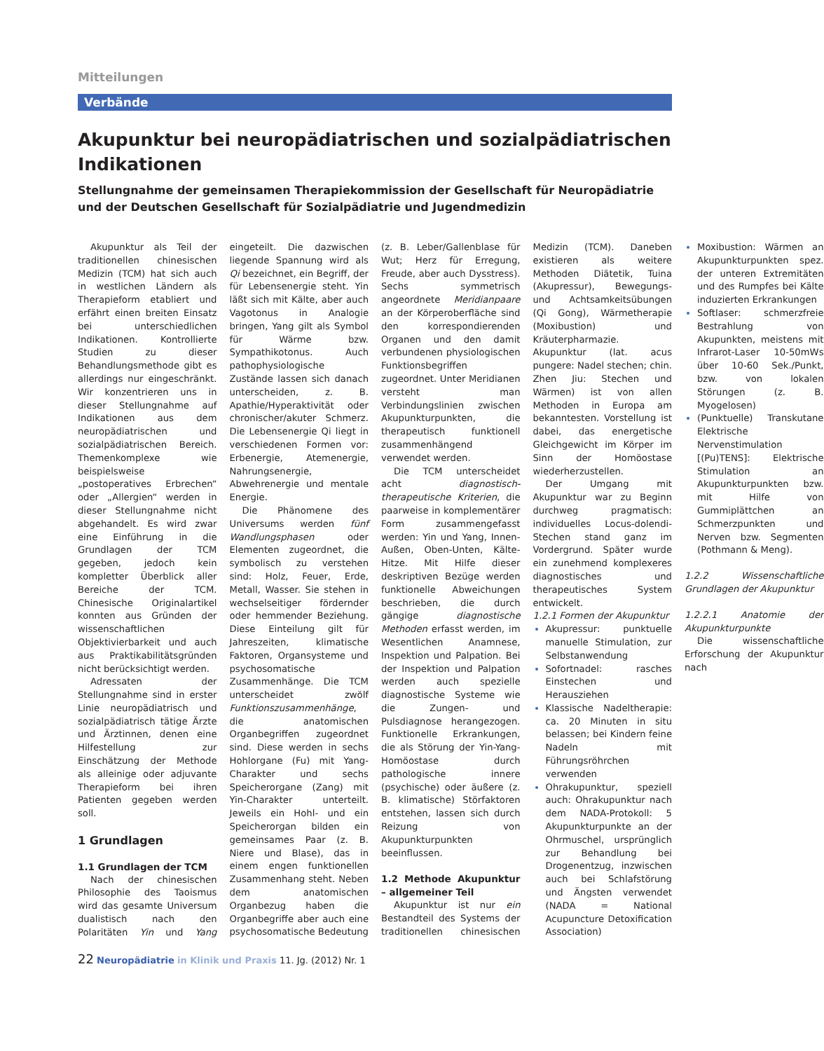Mitteilungen
Verbände
Akupunktur bei neuropädiatrischen und sozialpädiatrischen Indikationen
Stellungnahme der gemeinsamen Therapiekommission der Gesellschaft für Neuropädiatrie und der Deutschen Gesellschaft für Sozialpädiatrie und Jugendmedizin
Akupunktur als Teil der traditionellen chinesischen Medizin (TCM) hat sich auch in westlichen Ländern als Therapieform etabliert und erfährt einen breiten Einsatz bei unterschiedlichen Indikationen. Kontrollierte Studien zu dieser Behandlungsmethode gibt es allerdings nur eingeschränkt. Wir konzentrieren uns in dieser Stellungnahme auf Indikationen aus dem neuropädiatrischen und sozialpädiatrischen Bereich. Themenkomplexe wie beispielsweise „postoperatives Erbrechen“ oder „Allergien“ werden in dieser Stellungnahme nicht abgehandelt. Es wird zwar eine Einführung in die Grundlagen der TCM gegeben, jedoch kein kompletter Überblick aller Bereiche der TCM. Chinesische Originalartikel konnten aus Gründen der wissenschaftlichen Objektivierbarkeit und auch aus Praktikabilitätsgründen nicht berücksichtigt werden.
Adressaten der Stellungnahme sind in erster Linie neuropädiatrisch und sozialpädiatrisch tätige Ärzte und Ärztinnen, denen eine Hilfestellung zur Einschätzung der Methode als alleinige oder adjuvante Therapieform bei ihren Patienten gegeben werden soll.
1 Grundlagen
1.1 Grundlagen der TCM
Nach der chinesischen Philosophie des Taoismus wird das gesamte Universum dualistisch nach den Polaritäten Yin und Yang eingeteilt. Die dazwischen liegende Spannung wird als Qi bezeichnet, ein Begriff, der für Lebensenergie steht. Yin läßt sich mit Kälte, aber auch Vagotonus in Analogie bringen, Yang gilt als Symbol für Wärme bzw. Sympathikotonus. Auch pathophysiologische Zustände lassen sich danach unterscheiden, z. B. Apathie/Hyperaktivität oder chronischer/akuter Schmerz. Die Lebensenergie Qi liegt in verschiedenen Formen vor: Erbenergie, Atemenergie, Nahrungsenergie, Abwehrenergie und mentale Energie.
Die Phänomene des Universums werden fünf Wandlungsphasen oder Elementen zugeordnet, die symbolisch zu verstehen sind: Holz, Feuer, Erde, Metall, Wasser. Sie stehen in wechselseitiger fördernder oder hemmender Beziehung. Diese Einteilung gilt für Jahreszeiten, klimatische Faktoren, Organsysteme und psychosomatische Zusammenhänge. Die TCM unterscheidet zwölf Funktionszusammenhänge, die anatomischen Organbegriffen zugeordnet sind. Diese werden in sechs Hohlorgane (Fu) mit Yang-Charakter und sechs Speicherorgane (Zang) mit Yin-Charakter unterteilt. Jeweils ein Hohl- und ein Speicherorgan bilden ein gemeinsames Paar (z. B. Niere und Blase), das in einem engen funktionellen Zusammenhang steht. Neben dem anatomischen Organbezug haben die Organbegriffe aber auch eine psychosomatische Bedeutung (z. B. Leber/Gallenblase für Wut; Herz für Erregung, Freude, aber auch Dysstress). Sechs symmetrisch angeordnete Meridianpaare an der Körperoberfläche sind den korrespondierenden Organen und den damit verbundenen physiologischen Funktionsbegriffen zugeordnet. Unter Meridianen versteht man Verbindungslinien zwischen Akupunkturpunkten, die therapeutisch funktionell zusammenhängend verwendet werden.
Die TCM unterscheidet acht diagnostisch-therapeutische Kriterien, die paarweise in komplementärer Form zusammengefasst werden: Yin und Yang, Innen-Außen, Oben-Unten, Kälte-Hitze. Mit Hilfe dieser deskriptiven Bezüge werden funktionelle Abweichungen beschrieben, die durch gängige diagnostische Methoden erfasst werden, im Wesentlichen Anamnese, Inspektion und Palpation. Bei der Inspektion und Palpation werden auch spezielle diagnostische Systeme wie die Zungen- und Pulsdiagnose herangezogen. Funktionelle Erkrankungen, die als Störung der Yin-Yang-Homöostase durch pathologische innere (psychische) oder äußere (z. B. klimatische) Störfaktoren entstehen, lassen sich durch Reizung von Akupunkturpunkten beeinflussen.
1.2 Methode Akupunktur – allgemeiner Teil
Akupunktur ist nur ein Bestandteil des Systems der traditionellen chinesischen Medizin (TCM). Daneben existieren als weitere Methoden Diätetik, Tuina (Akupressur), Bewegungs- und Achtsamkeitsübungen (Qi Gong), Wärmetherapie (Moxibustion) und Kräuterpharmazie. Akupunktur (lat. acus pungere: Nadel stechen; chin. Zhen Jiu: Stechen und Wärmen) ist von allen Methoden in Europa am bekanntesten. Vorstellung ist dabei, das energetische Gleichgewicht im Körper im Sinn der Homöostase wiederherzustellen.
Der Umgang mit Akupunktur war zu Beginn durchweg pragmatisch: individuelles Locus-dolendi-Stechen stand ganz im Vordergrund. Später wurde ein zunehmend komplexeres diagnostisches und therapeutisches System entwickelt.
1.2.1 Formen der Akupunktur
Akupressur: punktuelle manuelle Stimulation, zur Selbstanwendung
Sofortnadel: rasches Einstechen und Herausziehen
Klassische Nadeltherapie: ca. 20 Minuten in situ belassen; bei Kindern feine Nadeln mit Führungsröhrchen verwenden
Ohrakupunktur, speziell auch: Ohrakupunktur nach dem NADA-Protokoll: 5 Akupunkturpunkte an der Ohrmuschel, ursprünglich zur Behandlung bei Drogenentzug, inzwischen auch bei Schlafstörung und Ängsten verwendet (NADA = National Acupuncture Detoxification Association)
Moxibustion: Wärmen an Akupunkturpunkten spez. der unteren Extremitäten und des Rumpfes bei Kälte induzierten Erkrankungen
Softlaser: schmerzfreie Bestrahlung von Akupunkten, meistens mit Infrarot-Laser 10-50mWs über 10-60 Sek./Punkt, bzw. von lokalen Störungen (z. B. Myogelosen)
(Punktuelle) Transkutane Elektrische Nervenstimulation [(Pu)TENS]: Elektrische Stimulation an Akupunkturpunkten bzw. mit Hilfe von Gummiplättchen an Schmerzpunkten und Nerven bzw. Segmenten (Pothmann & Meng).
1.2.2 Wissenschaftliche Grundlagen der Akupunktur
1.2.2.1 Anatomie der Akupunkturpunkte
Die wissenschaftliche Erforschung der Akupunktur nach
22 Neuropädiatrie in Klinik und Praxis 11. Jg. (2012) Nr. 1